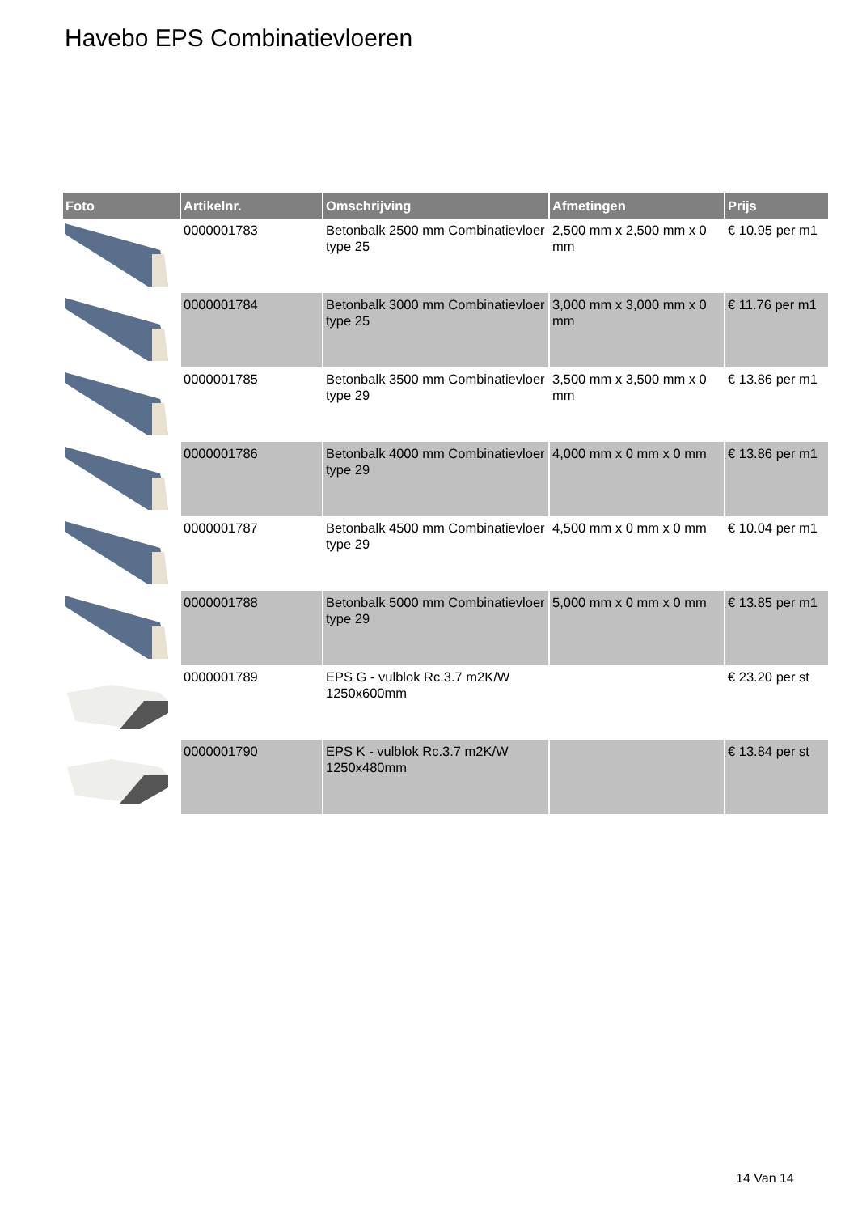Havebo EPS Combinatievloeren
| Foto | Artikelnr. | Omschrijving | Afmetingen | Prijs |
| --- | --- | --- | --- | --- |
| | 0000001783 | Betonbalk 2500 mm Combinatievloer type 25 | 2,500 mm x 2,500 mm x 0 mm | € 10.95 per m1 |
| | 0000001784 | Betonbalk 3000 mm Combinatievloer type 25 | 3,000 mm x 3,000 mm x 0 mm | € 11.76 per m1 |
| | 0000001785 | Betonbalk 3500 mm Combinatievloer type 29 | 3,500 mm x 3,500 mm x 0 mm | € 13.86 per m1 |
| | 0000001786 | Betonbalk 4000 mm Combinatievloer type 29 | 4,000 mm x 0 mm x 0 mm | € 13.86 per m1 |
| | 0000001787 | Betonbalk 4500 mm Combinatievloer type 29 | 4,500 mm x 0 mm x 0 mm | € 10.04 per m1 |
| | 0000001788 | Betonbalk 5000 mm Combinatievloer type 29 | 5,000 mm x 0 mm x 0 mm | € 13.85 per m1 |
| | 0000001789 | EPS G - vulblok Rc.3.7 m2K/W 1250x600mm | | € 23.20 per st |
| | 0000001790 | EPS K - vulblok Rc.3.7 m2K/W 1250x480mm | | € 13.84 per st |
14 Van 14